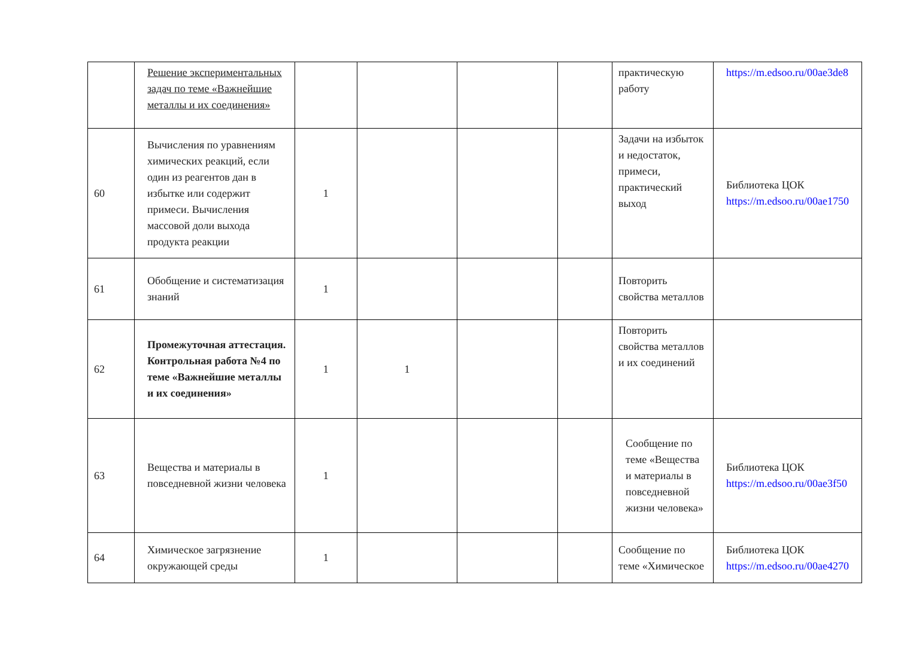| | Решение экспериментальных задач по теме «Важнейшие металлы и их соединения» | | | | | практическую работу | https://m.edsoo.ru/00ae3de8 |
| 60 | Вычисления по уравнениям химических реакций, если один из реагентов дан в избытке или содержит примеси. Вычисления массовой доли выхода продукта реакции | 1 | | | | Задачи на избыток и недостаток, примеси, практический выход | Библиотека ЦОК https://m.edsoo.ru/00ae1750 |
| 61 | Обобщение и систематизация знаний | 1 | | | | Повторить свойства металлов | |
| 62 | Промежуточная аттестация. Контрольная работа №4 по теме «Важнейшие металлы и их соединения» | 1 | 1 | | | Повторить свойства металлов и их соединений | |
| 63 | Вещества и материалы в повседневной жизни человека | 1 | | | | Сообщение по теме «Вещества и материалы в повседневной жизни человека» | Библиотека ЦОК https://m.edsoo.ru/00ae3f50 |
| 64 | Химическое загрязнение окружающей среды | 1 | | | | Сообщение по теме «Химическое | Библиотека ЦОК https://m.edsoo.ru/00ae4270 |